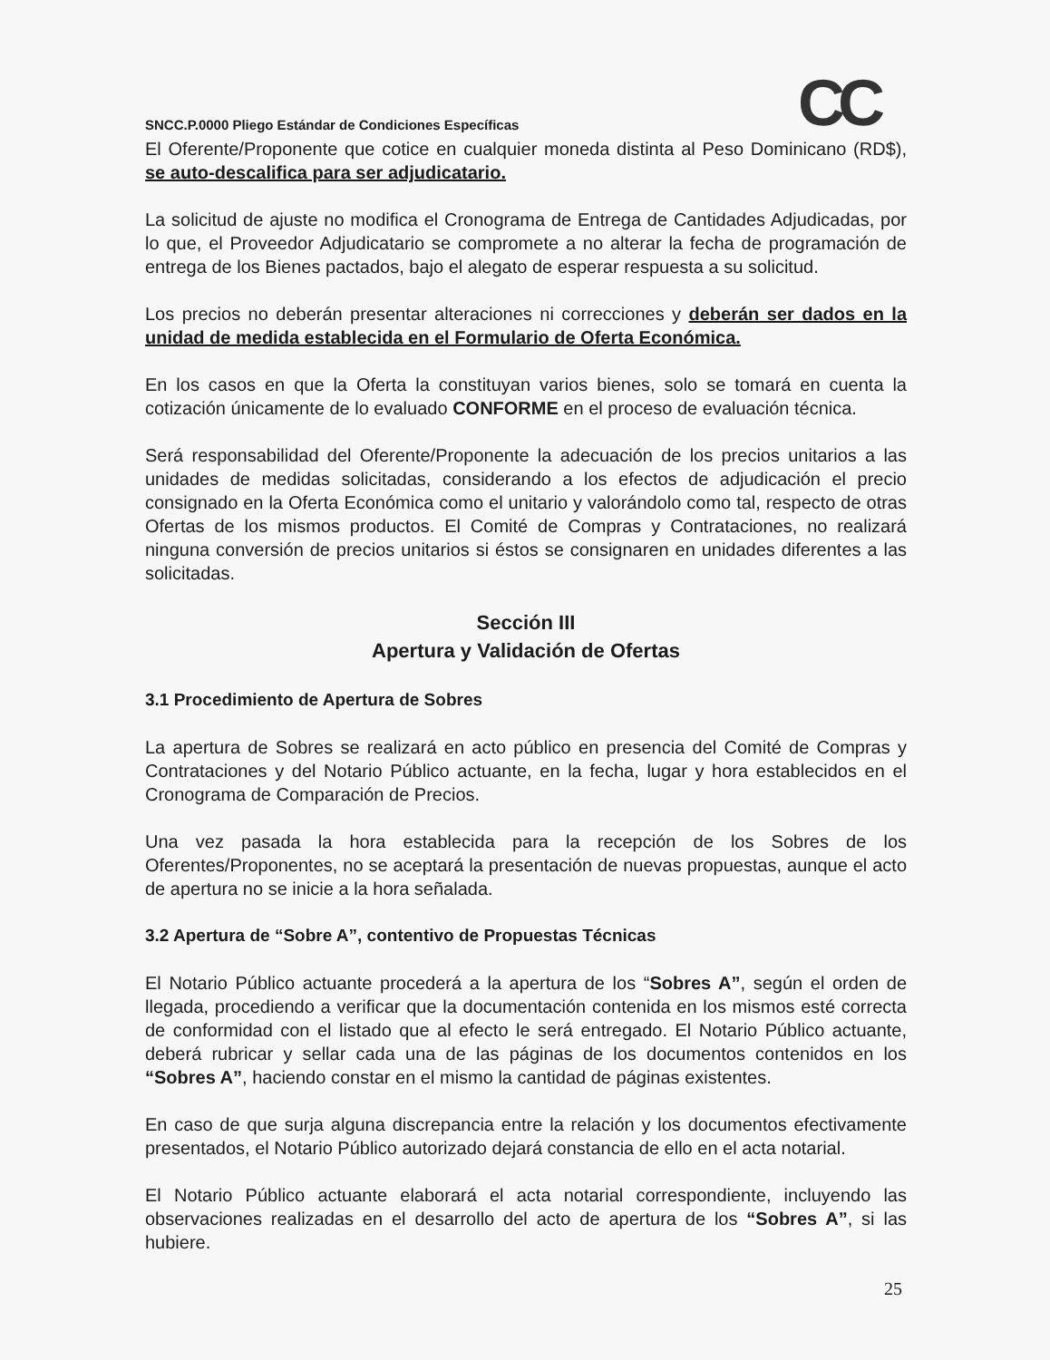CC
SNCC.P.0000 Pliego Estándar de Condiciones Específicas
El Oferente/Proponente que cotice en cualquier moneda distinta al Peso Dominicano (RD$), se auto-descalifica para ser adjudicatario.
La solicitud de ajuste no modifica el Cronograma de Entrega de Cantidades Adjudicadas, por lo que, el Proveedor Adjudicatario se compromete a no alterar la fecha de programación de entrega de los Bienes pactados, bajo el alegato de esperar respuesta a su solicitud.
Los precios no deberán presentar alteraciones ni correcciones y deberán ser dados en la unidad de medida establecida en el Formulario de Oferta Económica.
En los casos en que la Oferta la constituyan varios bienes, solo se tomará en cuenta la cotización únicamente de lo evaluado CONFORME en el proceso de evaluación técnica.
Será responsabilidad del Oferente/Proponente la adecuación de los precios unitarios a las unidades de medidas solicitadas, considerando a los efectos de adjudicación el precio consignado en la Oferta Económica como el unitario y valorándolo como tal, respecto de otras Ofertas de los mismos productos. El Comité de Compras y Contrataciones, no realizará ninguna conversión de precios unitarios si éstos se consignaren en unidades diferentes a las solicitadas.
Sección III
Apertura y Validación de Ofertas
3.1 Procedimiento de Apertura de Sobres
La apertura de Sobres se realizará en acto público en presencia del Comité de Compras y Contrataciones y del Notario Público actuante, en la fecha, lugar y hora establecidos en el Cronograma de Comparación de Precios.
Una vez pasada la hora establecida para la recepción de los Sobres de los Oferentes/Proponentes, no se aceptará la presentación de nuevas propuestas, aunque el acto de apertura no se inicie a la hora señalada.
3.2 Apertura de “Sobre A”, contentivo de Propuestas Técnicas
El Notario Público actuante procederá a la apertura de los “Sobres A”, según el orden de llegada, procediendo a verificar que la documentación contenida en los mismos esté correcta de conformidad con el listado que al efecto le será entregado. El Notario Público actuante, deberá rubricar y sellar cada una de las páginas de los documentos contenidos en los “Sobres A”, haciendo constar en el mismo la cantidad de páginas existentes.
En caso de que surja alguna discrepancia entre la relación y los documentos efectivamente presentados, el Notario Público autorizado dejará constancia de ello en el acta notarial.
El Notario Público actuante elaborará el acta notarial correspondiente, incluyendo las observaciones realizadas en el desarrollo del acto de apertura de los “Sobres A”, si las hubiere.
25